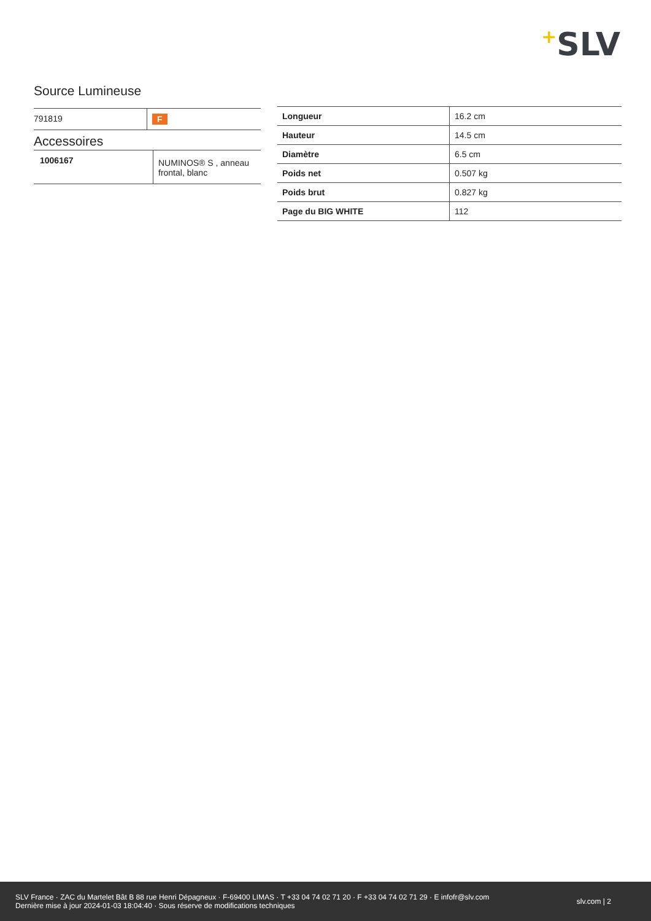+SLV
Source Lumineuse
| 791819 | F |
Accessoires
| 1006167 | NUMINOS® S , anneau frontal, blanc |
| Longueur | 16.2 cm |
| Hauteur | 14.5 cm |
| Diamètre | 6.5 cm |
| Poids net | 0.507 kg |
| Poids brut | 0.827 kg |
| Page du BIG WHITE | 112 |
SLV France · ZAC du Martelet Bât B 88 rue Henri Dépagneux · F-69400 LIMAS · T +33 04 74 02 71 20 · F +33 04 74 02 71 29 · E infofr@slv.com
Dernière mise à jour 2024-01-03 18:04:40 · Sous réserve de modifications techniques
slv.com | 2